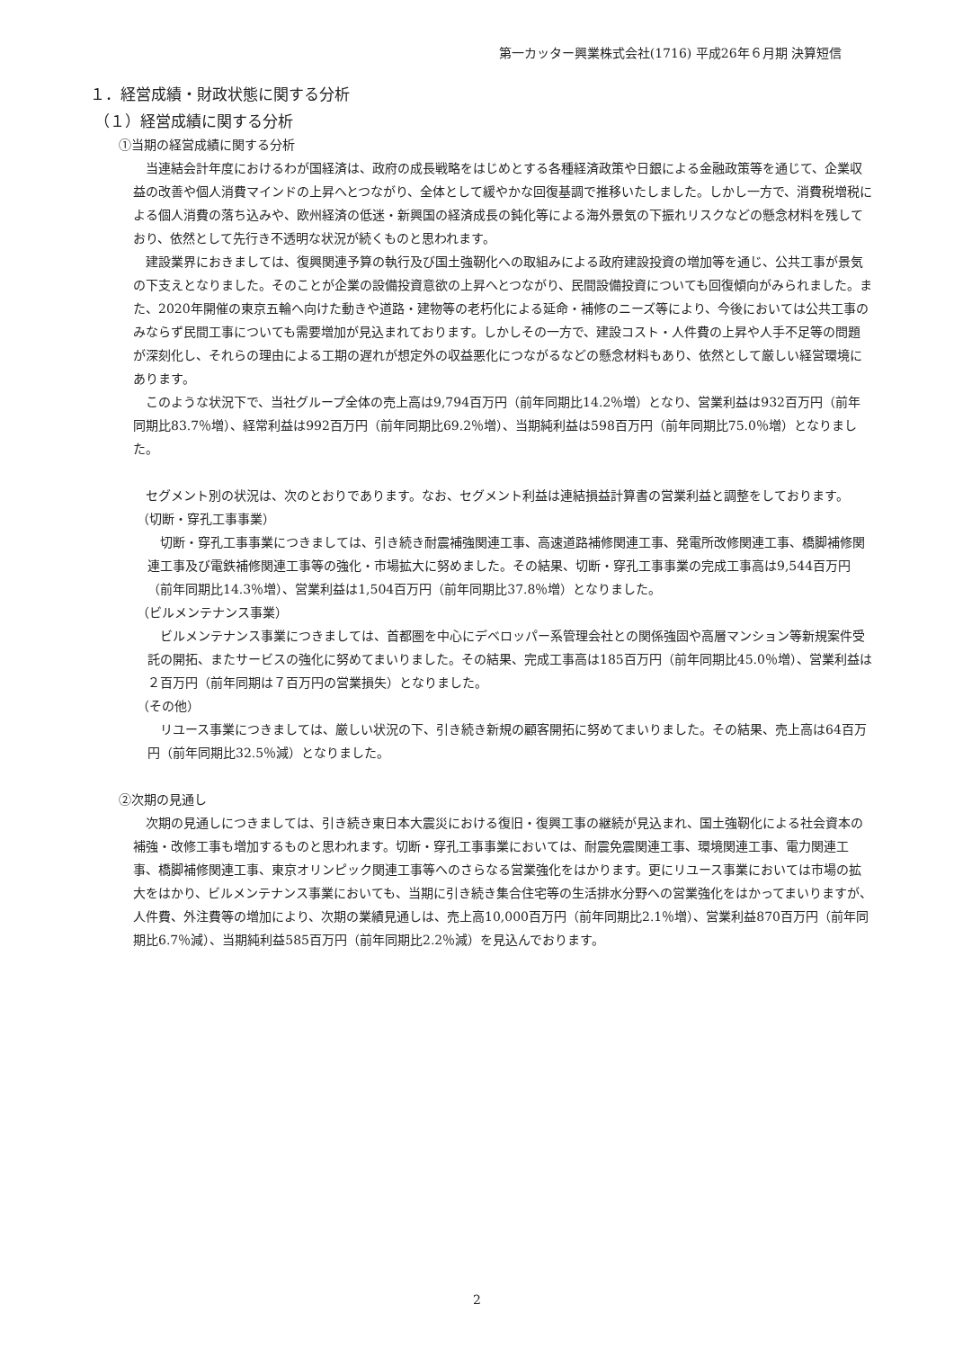第一カッター興業株式会社(1716) 平成26年６月期 決算短信
１．経営成績・財政状態に関する分析
（１）経営成績に関する分析
①当期の経営成績に関する分析
当連結会計年度におけるわが国経済は、政府の成長戦略をはじめとする各種経済政策や日銀による金融政策等を通じて、企業収益の改善や個人消費マインドの上昇へとつながり、全体として緩やかな回復基調で推移いたしました。しかし一方で、消費税増税による個人消費の落ち込みや、欧州経済の低迷・新興国の経済成長の鈍化等による海外景気の下振れリスクなどの懸念材料を残しており、依然として先行き不透明な状況が続くものと思われます。
建設業界におきましては、復興関連予算の執行及び国土強靭化への取組みによる政府建設投資の増加等を通じ、公共工事が景気の下支えとなりました。そのことが企業の設備投資意欲の上昇へとつながり、民間設備投資についても回復傾向がみられました。また、2020年開催の東京五輪へ向けた動きや道路・建物等の老朽化による延命・補修のニーズ等により、今後においては公共工事のみならず民間工事についても需要増加が見込まれております。しかしその一方で、建設コスト・人件費の上昇や人手不足等の問題が深刻化し、それらの理由による工期の遅れが想定外の収益悪化につながるなどの懸念材料もあり、依然として厳しい経営環境にあります。
このような状況下で、当社グループ全体の売上高は9,794百万円（前年同期比14.2％増）となり、営業利益は932百万円（前年同期比83.7％増）、経常利益は992百万円（前年同期比69.2％増）、当期純利益は598百万円（前年同期比75.0％増）となりました。
セグメント別の状況は、次のとおりであります。なお、セグメント利益は連結損益計算書の営業利益と調整をしております。
（切断・穿孔工事事業）
切断・穿孔工事事業につきましては、引き続き耐震補強関連工事、高速道路補修関連工事、発電所改修関連工事、橋脚補修関連工事及び電鉄補修関連工事等の強化・市場拡大に努めました。その結果、切断・穿孔工事事業の完成工事高は9,544百万円（前年同期比14.3％増）、営業利益は1,504百万円（前年同期比37.8％増）となりました。
（ビルメンテナンス事業）
ビルメンテナンス事業につきましては、首都圏を中心にデベロッパー系管理会社との関係強固や高層マンション等新規案件受託の開拓、またサービスの強化に努めてまいりました。その結果、完成工事高は185百万円（前年同期比45.0％増）、営業利益は２百万円（前年同期は７百万円の営業損失）となりました。
（その他）
リユース事業につきましては、厳しい状況の下、引き続き新規の顧客開拓に努めてまいりました。その結果、売上高は64百万円（前年同期比32.5％減）となりました。
②次期の見通し
次期の見通しにつきましては、引き続き東日本大震災における復旧・復興工事の継続が見込まれ、国土強靭化による社会資本の補強・改修工事も増加するものと思われます。切断・穿孔工事事業においては、耐震免震関連工事、環境関連工事、電力関連工事、橋脚補修関連工事、東京オリンピック関連工事等へのさらなる営業強化をはかります。更にリユース事業においては市場の拡大をはかり、ビルメンテナンス事業においても、当期に引き続き集合住宅等の生活排水分野への営業強化をはかってまいりますが、人件費、外注費等の増加により、次期の業績見通しは、売上高10,000百万円（前年同期比2.1％増）、営業利益870百万円（前年同期比6.7％減）、当期純利益585百万円（前年同期比2.2％減）を見込んでおります。
2